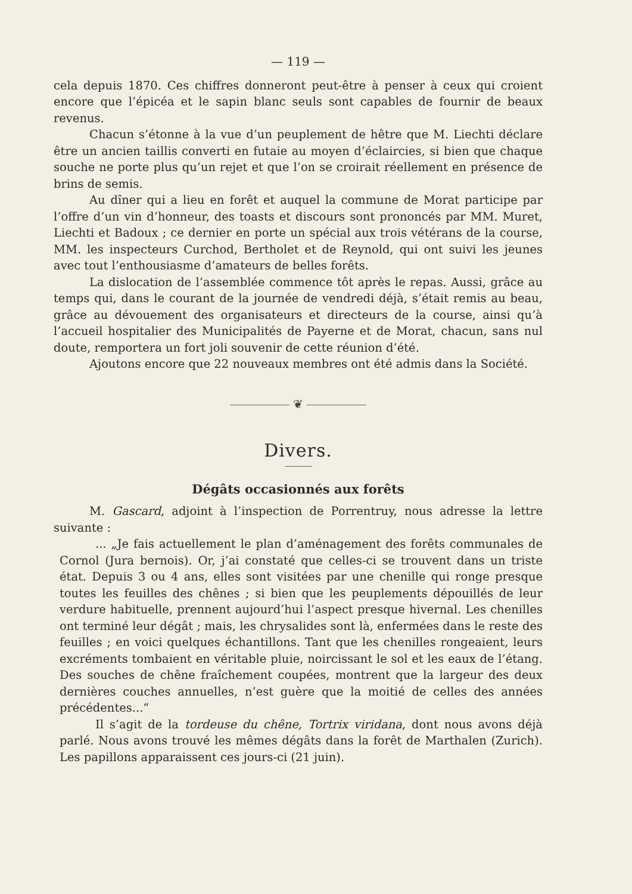— 119 —
cela depuis 1870. Ces chiffres donneront peut-être à penser à ceux qui croient encore que l’épicéa et le sapin blanc seuls sont capables de fournir de beaux revenus.
Chacun s’étonne à la vue d’un peuplement de hêtre que M. Liechti déclare être un ancien taillis converti en futaie au moyen d’éclaircies, si bien que chaque souche ne porte plus qu’un rejet et que l’on se croirait réellement en présence de brins de semis.
Au dîner qui a lieu en forêt et auquel la commune de Morat participe par l’offre d’un vin d’honneur, des toasts et discours sont prononcés par MM. Muret, Liechti et Badoux ; ce dernier en porte un spécial aux trois vétérans de la course, MM. les inspecteurs Curchod, Bertholet et de Reynold, qui ont suivi les jeunes avec tout l’enthousiasme d’amateurs de belles forêts.
La dislocation de l’assemblée commence tôt après le repas. Aussi, grâce au temps qui, dans le courant de la journée de vendredi déjà, s’était remis au beau, grâce au dévouement des organisateurs et directeurs de la course, ainsi qu’à l’accueil hospitalier des Municipalités de Payerne et de Morat, chacun, sans nul doute, remportera un fort joli souvenir de cette réunion d’été.
Ajoutons encore que 22 nouveaux membres ont été admis dans la Société.
❦
Divers.
Dégâts occasionnés aux forêts
M. Gascard, adjoint à l’inspection de Porrentruy, nous adresse la lettre suivante :
... „Je fais actuellement le plan d’aménagement des forêts communales de Cornol (Jura bernois). Or, j’ai constaté que celles-ci se trouvent dans un triste état. Depuis 3 ou 4 ans, elles sont visitées par une chenille qui ronge presque toutes les feuilles des chênes ; si bien que les peuplements dépouillés de leur verdure habituelle, prennent aujourd’hui l’aspect presque hivernal. Les chenilles ont terminé leur dégât ; mais, les chrysalides sont là, enfermées dans le reste des feuilles ; en voici quelques échantillons. Tant que les chenilles rongeaient, leurs excréments tombaient en véritable pluie, noircissant le sol et les eaux de l’étang. Des souches de chêne fraîchement coupées, montrent que la largeur des deux dernières couches annuelles, n’est guère que la moitié de celles des années précédentes...“
Il s’agit de la tordeuse du chêne, Tortrix viridana, dont nous avons déjà parlé. Nous avons trouvé les mêmes dégâts dans la forêt de Marthalen (Zurich). Les papillons apparaissent ces jours-ci (21 juin).